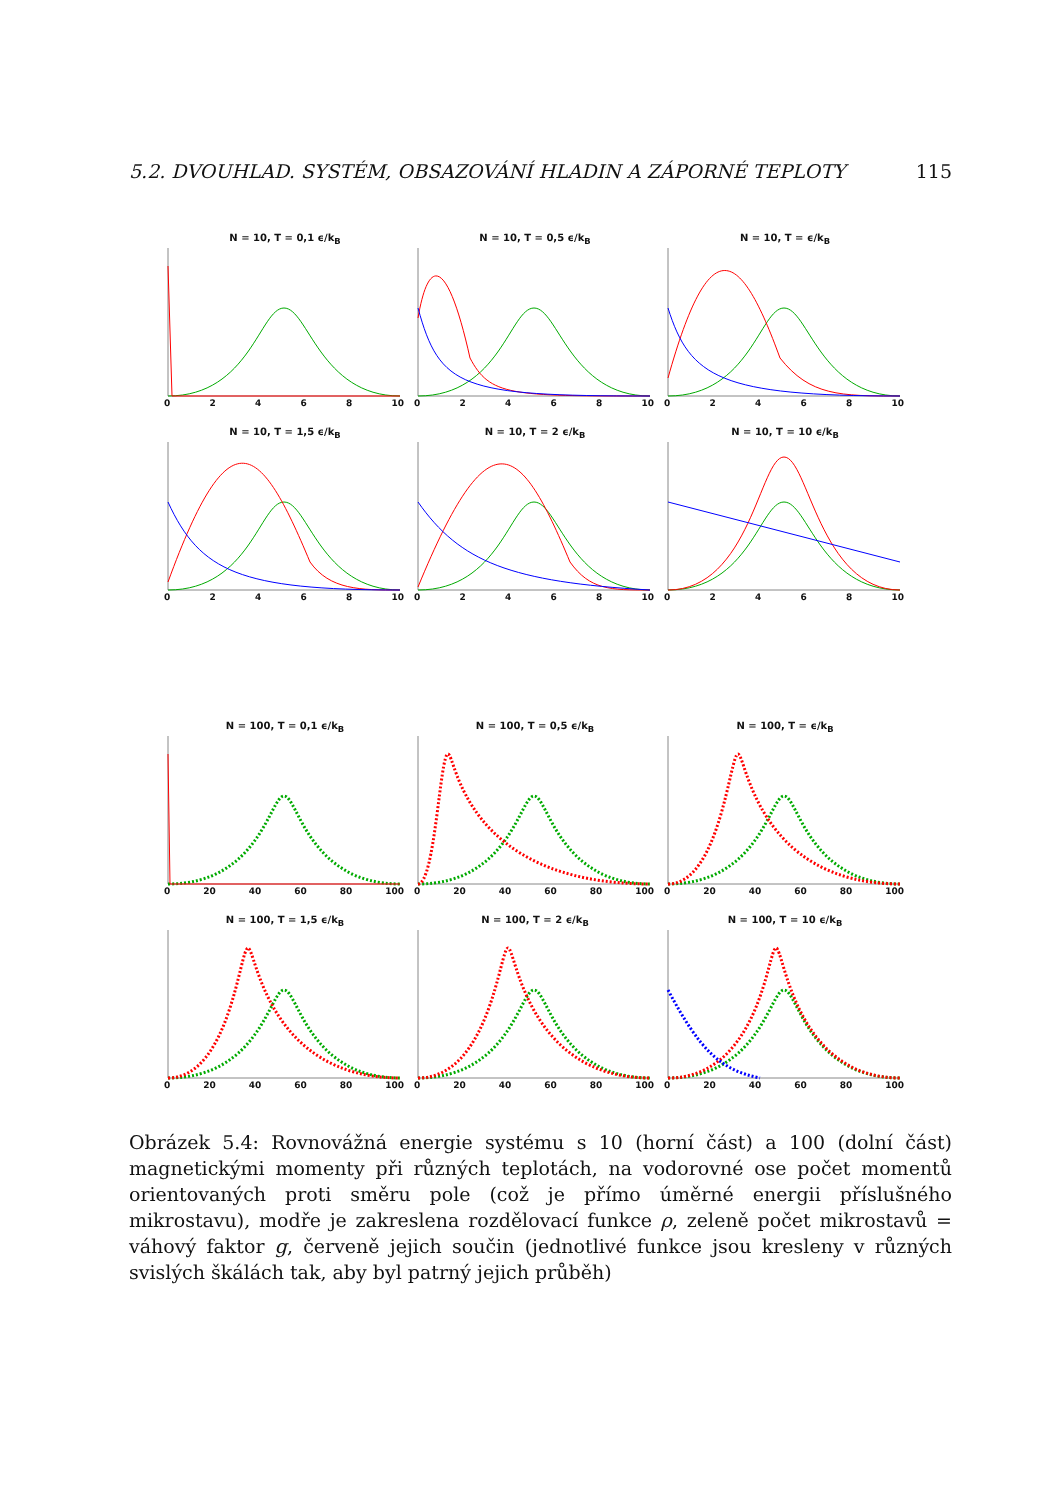5.2. DVOUHLAD. SYSTÉM, OBSAZOVÁNÍ HLADIN A ZÁPORNÉ TEPLOTY 115
N = 10, T = 0,1 ϵ/k<sub>B</sub>
02468 10
N = 10, T = 0,5 ϵ/k<sub>B</sub>
02468 10
N = 10, T = ϵ/k<sub>B</sub>
02468 10
N = 10, T = 1,5 ϵ/k<sub>B</sub>
02468 10
N = 10, T = 2 ϵ/k<sub>B</sub>
02468 10
N = 10, T = 10 ϵ/k<sub>B</sub>
02468 10
N = 100, T = 0,1 ϵ/k<sub>B</sub>
0 20 40 60 80 100
N = 100, T = 0,5 ϵ/k<sub>B</sub>
0 20 40 60 80 100
N = 100, T = ϵ/k<sub>B</sub>
0 20 40 60 80 100
N = 100, T = 1,5 ϵ/k<sub>B</sub>
0 20 40 60 80 100
N = 100, T = 2 ϵ/k<sub>B</sub>
0 20 40 60 80 100
N = 100, T = 10 ϵ/k<sub>B</sub>
0 20 40 60 80 100
Obrázek 5.4: Rovnovážná energie systému s 10 (horní část) a 100 (dolní část) magnetickými momenty při různých teplotách, na vodorovné ose počet momentů orientovaných proti směru pole (což je přímo úměrné energii příslušného mikrostavu), modře je zakreslena rozdělovací funkce ρ, zeleně počet mikrostavů = váhový faktor g, červeně jejich součin (jednotlivé funkce jsou kresleny v různých svislých škálách tak, aby byl patrný jejich průběh)